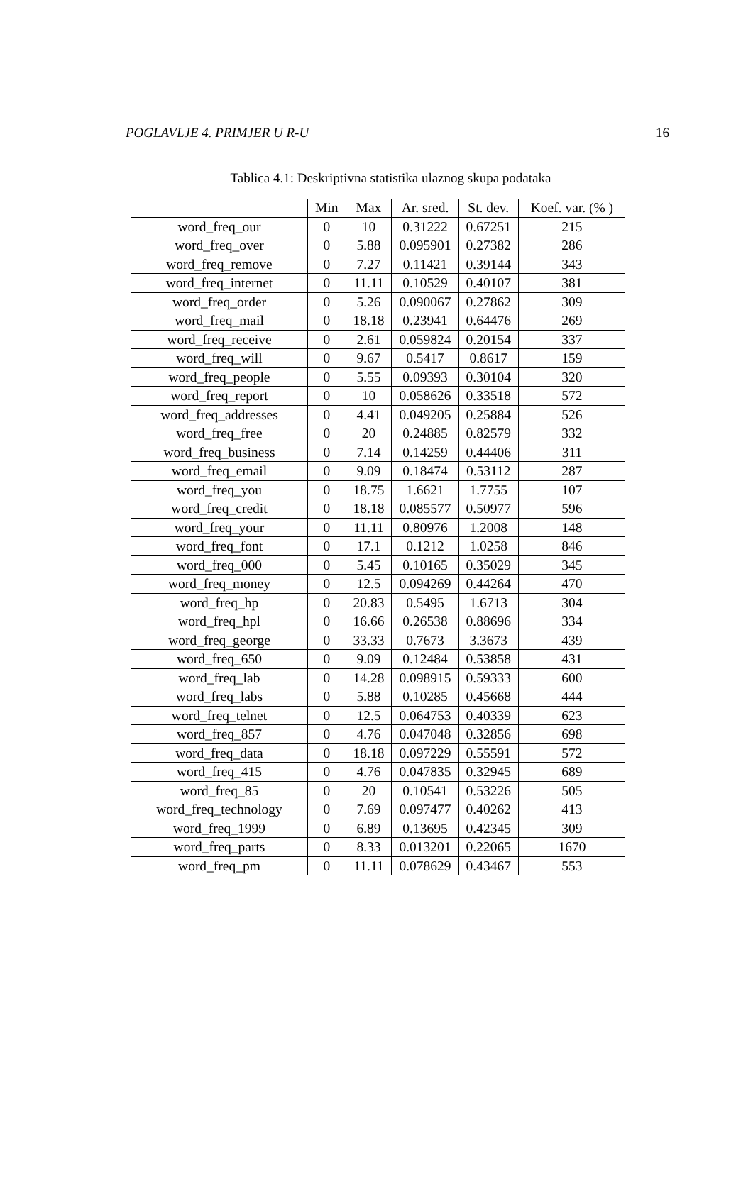POGLAVLJE 4. PRIMJER U R-U 16
Tablica 4.1: Deskriptivna statistika ulaznog skupa podataka
| | Min | Max | Ar. sred. | St. dev. | Koef. var. (% ) |
| --- | --- | --- | --- | --- | --- |
| word_freq_our | 0 | 10 | 0.31222 | 0.67251 | 215 |
| word_freq_over | 0 | 5.88 | 0.095901 | 0.27382 | 286 |
| word_freq_remove | 0 | 7.27 | 0.11421 | 0.39144 | 343 |
| word_freq_internet | 0 | 11.11 | 0.10529 | 0.40107 | 381 |
| word_freq_order | 0 | 5.26 | 0.090067 | 0.27862 | 309 |
| word_freq_mail | 0 | 18.18 | 0.23941 | 0.64476 | 269 |
| word_freq_receive | 0 | 2.61 | 0.059824 | 0.20154 | 337 |
| word_freq_will | 0 | 9.67 | 0.5417 | 0.8617 | 159 |
| word_freq_people | 0 | 5.55 | 0.09393 | 0.30104 | 320 |
| word_freq_report | 0 | 10 | 0.058626 | 0.33518 | 572 |
| word_freq_addresses | 0 | 4.41 | 0.049205 | 0.25884 | 526 |
| word_freq_free | 0 | 20 | 0.24885 | 0.82579 | 332 |
| word_freq_business | 0 | 7.14 | 0.14259 | 0.44406 | 311 |
| word_freq_email | 0 | 9.09 | 0.18474 | 0.53112 | 287 |
| word_freq_you | 0 | 18.75 | 1.6621 | 1.7755 | 107 |
| word_freq_credit | 0 | 18.18 | 0.085577 | 0.50977 | 596 |
| word_freq_your | 0 | 11.11 | 0.80976 | 1.2008 | 148 |
| word_freq_font | 0 | 17.1 | 0.1212 | 1.0258 | 846 |
| word_freq_000 | 0 | 5.45 | 0.10165 | 0.35029 | 345 |
| word_freq_money | 0 | 12.5 | 0.094269 | 0.44264 | 470 |
| word_freq_hp | 0 | 20.83 | 0.5495 | 1.6713 | 304 |
| word_freq_hpl | 0 | 16.66 | 0.26538 | 0.88696 | 334 |
| word_freq_george | 0 | 33.33 | 0.7673 | 3.3673 | 439 |
| word_freq_650 | 0 | 9.09 | 0.12484 | 0.53858 | 431 |
| word_freq_lab | 0 | 14.28 | 0.098915 | 0.59333 | 600 |
| word_freq_labs | 0 | 5.88 | 0.10285 | 0.45668 | 444 |
| word_freq_telnet | 0 | 12.5 | 0.064753 | 0.40339 | 623 |
| word_freq_857 | 0 | 4.76 | 0.047048 | 0.32856 | 698 |
| word_freq_data | 0 | 18.18 | 0.097229 | 0.55591 | 572 |
| word_freq_415 | 0 | 4.76 | 0.047835 | 0.32945 | 689 |
| word_freq_85 | 0 | 20 | 0.10541 | 0.53226 | 505 |
| word_freq_technology | 0 | 7.69 | 0.097477 | 0.40262 | 413 |
| word_freq_1999 | 0 | 6.89 | 0.13695 | 0.42345 | 309 |
| word_freq_parts | 0 | 8.33 | 0.013201 | 0.22065 | 1670 |
| word_freq_pm | 0 | 11.11 | 0.078629 | 0.43467 | 553 |